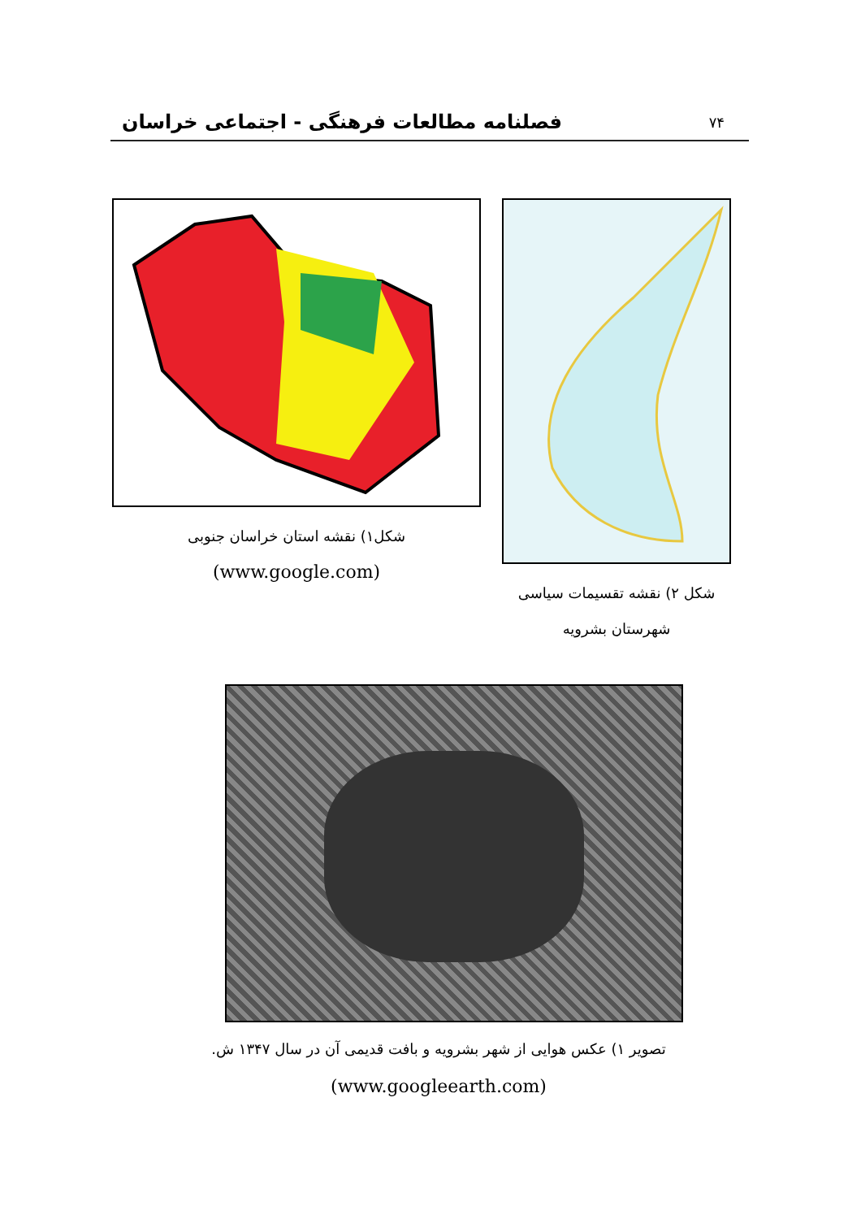۷۴ فصلنامه مطالعات فرهنگی - اجتماعی خراسان
شکل ۲) نقشه تقسیمات سیاسی
شهرستان بشرویه
شکل۱) نقشه استان خراسان جنوبی
(www.google.com)
تصویر ۱) عکس هوایی از شهر بشرویه و بافت قدیمی آن در سال ۱۳۴۷ ش.
(www.googleearth.com)